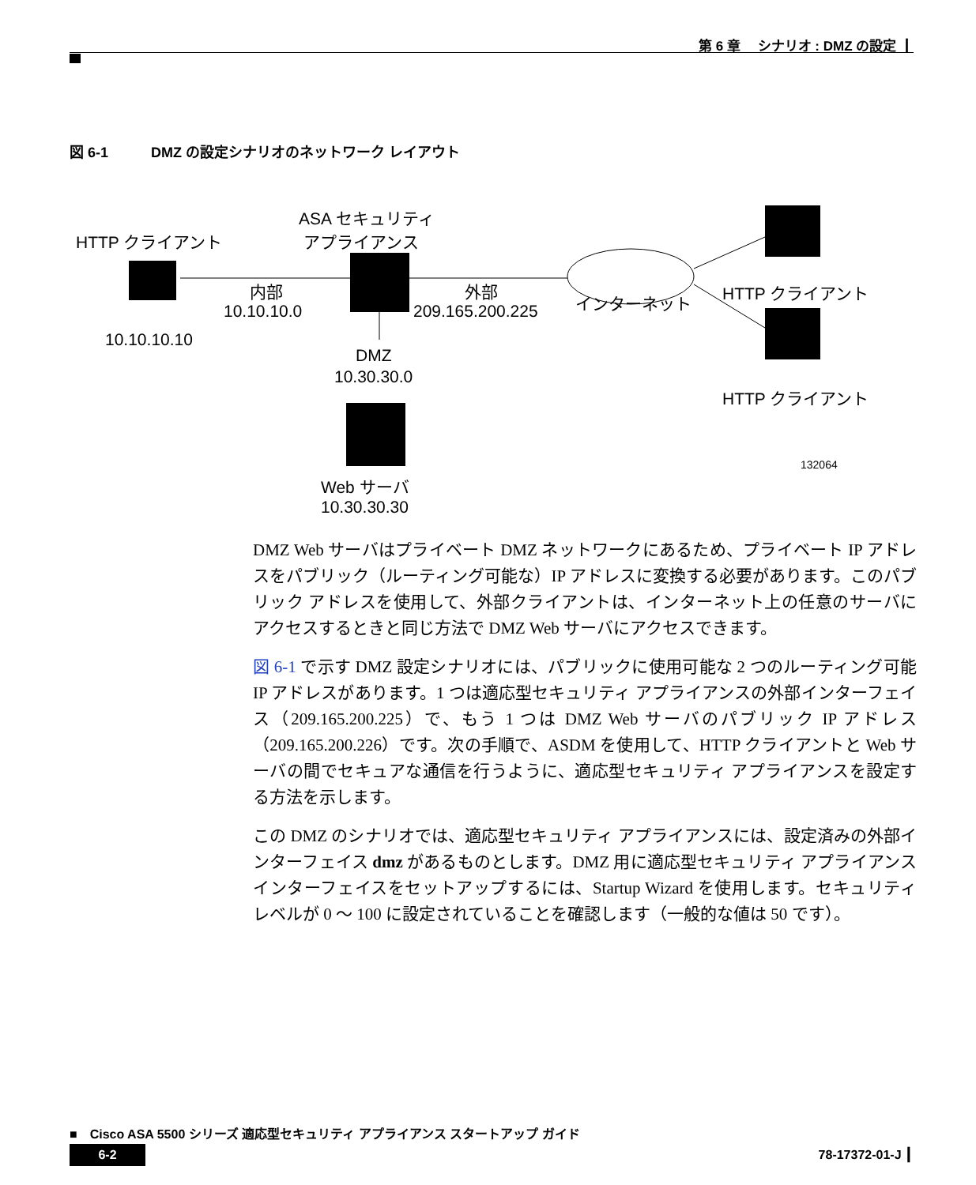第 6 章　 シナリオ : DMZ の設定 ┃
図 6-1　　　DMZ の設定シナリオのネットワーク レイアウト
ASA セキュリティ
アプライアンス
HTTP クライアント
内部
10.10.10.0
外部
209.165.200.225
インターネット
HTTP クライアント
10.10.10.10
DMZ
10.30.30.0
HTTP クライアント
Web サーバ
10.30.30.30
132064
DMZ Web サーバはプライベート DMZ ネットワークにあるため、プライベート IP アドレスをパブリック（ルーティング可能な）IP アドレスに変換する必要があります。このパブリック アドレスを使用して、外部クライアントは、インターネット上の任意のサーバにアクセスするときと同じ方法で DMZ Web サーバにアクセスできます。
図 6-1 で示す DMZ 設定シナリオには、パブリックに使用可能な 2 つのルーティング可能 IP アドレスがあります。1 つは適応型セキュリティ アプライアンスの外部インターフェイス（209.165.200.225）で、もう 1 つは DMZ Web サーバのパブリック IP アドレス（209.165.200.226）です。次の手順で、ASDM を使用して、HTTP クライアントと Web サーバの間でセキュアな通信を行うように、適応型セキュリティ アプライアンスを設定する方法を示します。
この DMZ のシナリオでは、適応型セキュリティ アプライアンスには、設定済みの外部インターフェイス dmz があるものとします。DMZ 用に適応型セキュリティ アプライアンスインターフェイスをセットアップするには、Startup Wizard を使用します。セキュリティ レベルが 0 〜 100 に設定されていることを確認します（一般的な値は 50 です）。
■　Cisco ASA 5500 シリーズ 適応型セキュリティ アプライアンス スタートアップ ガイド
6-2 78-17372-01-J ┃